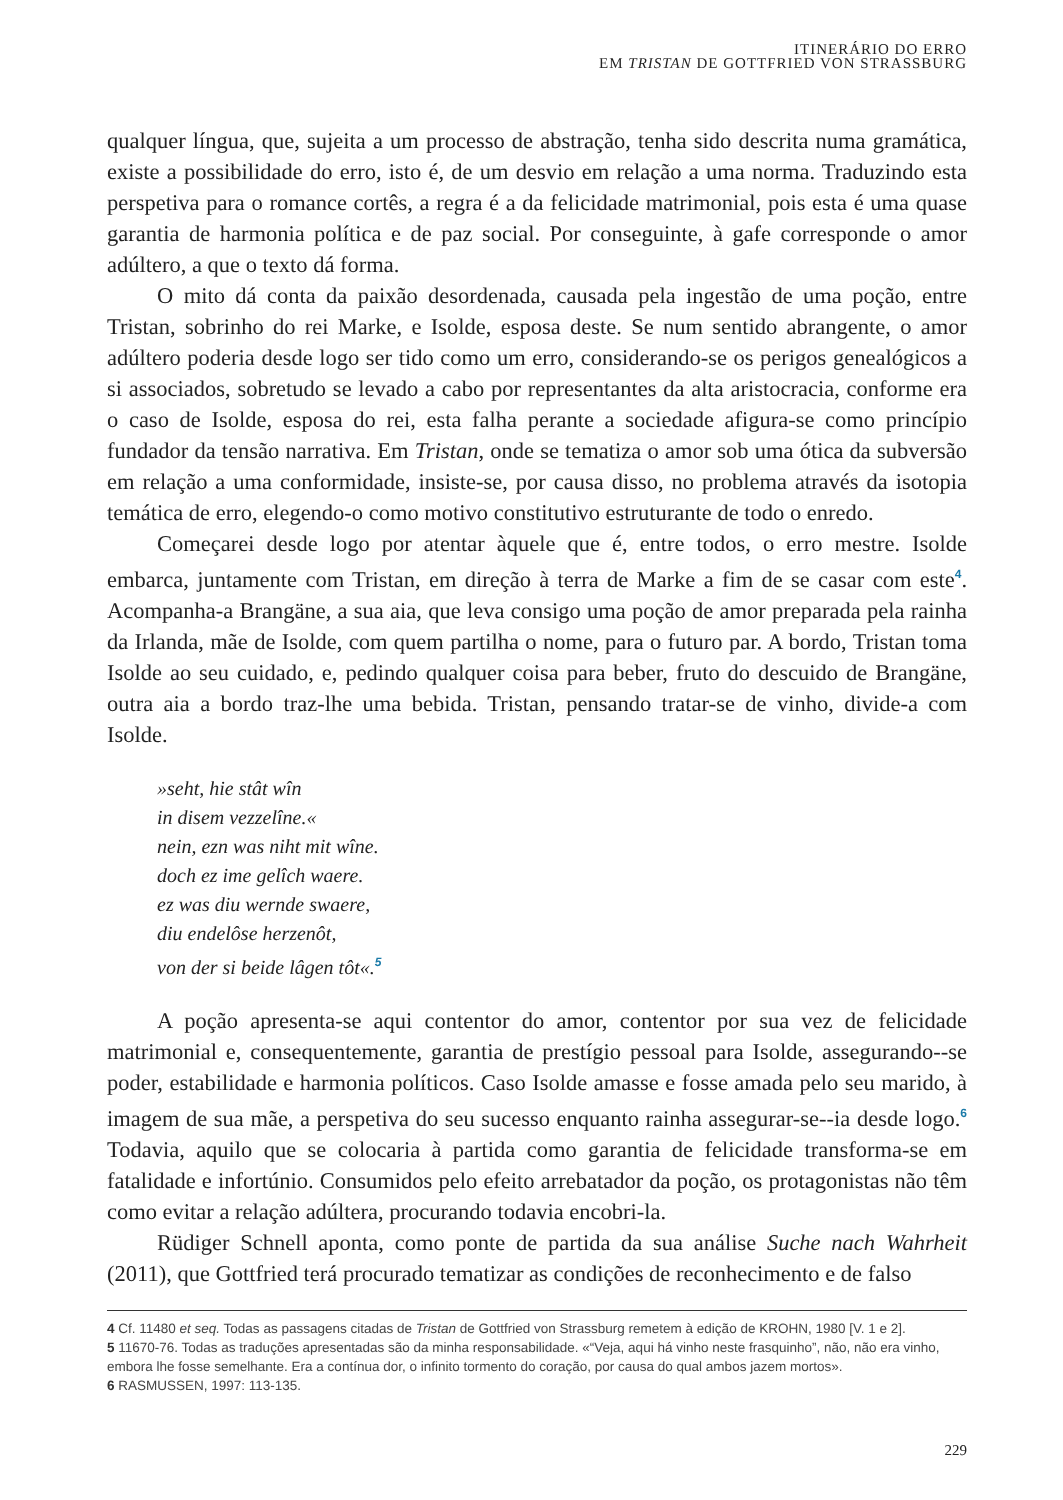ITINERÁRIO DO ERRO
EM TRISTAN DE GOTTFRIED VON STRASSBURG
qualquer língua, que, sujeita a um processo de abstração, tenha sido descrita numa gramática, existe a possibilidade do erro, isto é, de um desvio em relação a uma norma. Traduzindo esta perspetiva para o romance cortês, a regra é a da felicidade matrimonial, pois esta é uma quase garantia de harmonia política e de paz social. Por conseguinte, à gafe corresponde o amor adúltero, a que o texto dá forma.
O mito dá conta da paixão desordenada, causada pela ingestão de uma poção, entre Tristan, sobrinho do rei Marke, e Isolde, esposa deste. Se num sentido abrangente, o amor adúltero poderia desde logo ser tido como um erro, considerando-se os perigos genealógicos a si associados, sobretudo se levado a cabo por representantes da alta aristocracia, conforme era o caso de Isolde, esposa do rei, esta falha perante a sociedade afigura-se como princípio fundador da tensão narrativa. Em Tristan, onde se tematiza o amor sob uma ótica da subversão em relação a uma conformidade, insiste-se, por causa disso, no problema através da isotopia temática de erro, elegendo-o como motivo constitutivo estruturante de todo o enredo.
Começarei desde logo por atentar àquele que é, entre todos, o erro mestre. Isolde embarca, juntamente com Tristan, em direção à terra de Marke a fim de se casar com este<sup>4</sup>. Acompanha-a Brangäne, a sua aia, que leva consigo uma poção de amor preparada pela rainha da Irlanda, mãe de Isolde, com quem partilha o nome, para o futuro par. A bordo, Tristan toma Isolde ao seu cuidado, e, pedindo qualquer coisa para beber, fruto do descuido de Brangäne, outra aia a bordo traz-lhe uma bebida. Tristan, pensando tratar-se de vinho, divide-a com Isolde.
»seht, hie stât wîn
in disem vezzelîne.«
nein, ezn was niht mit wîne.
doch ez ime gelîch waere.
ez was diu wernde swaere,
diu endelôse herzenôt,
von der si beide lâgen tôt«.<sup>5</sup>
A poção apresenta-se aqui contentor do amor, contentor por sua vez de felicidade matrimonial e, consequentemente, garantia de prestígio pessoal para Isolde, assegurando--se poder, estabilidade e harmonia políticos. Caso Isolde amasse e fosse amada pelo seu marido, à imagem de sua mãe, a perspetiva do seu sucesso enquanto rainha assegurar-se--ia desde logo.<sup>6</sup> Todavia, aquilo que se colocaria à partida como garantia de felicidade transforma-se em fatalidade e infortúnio. Consumidos pelo efeito arrebatador da poção, os protagonistas não têm como evitar a relação adúltera, procurando todavia encobri-la.
Rüdiger Schnell aponta, como ponte de partida da sua análise Suche nach Wahrheit (2011), que Gottfried terá procurado tematizar as condições de reconhecimento e de falso
4 Cf. 11480 et seq. Todas as passagens citadas de Tristan de Gottfried von Strassburg remetem à edição de KROHN, 1980 [V. 1 e 2].
5 11670-76. Todas as traduções apresentadas são da minha responsabilidade. «“Veja, aqui há vinho neste frasquinho”, não, não era vinho, embora lhe fosse semelhante. Era a contínua dor, o infinito tormento do coração, por causa do qual ambos jazem mortos».
6 RASMUSSEN, 1997: 113-135.
229